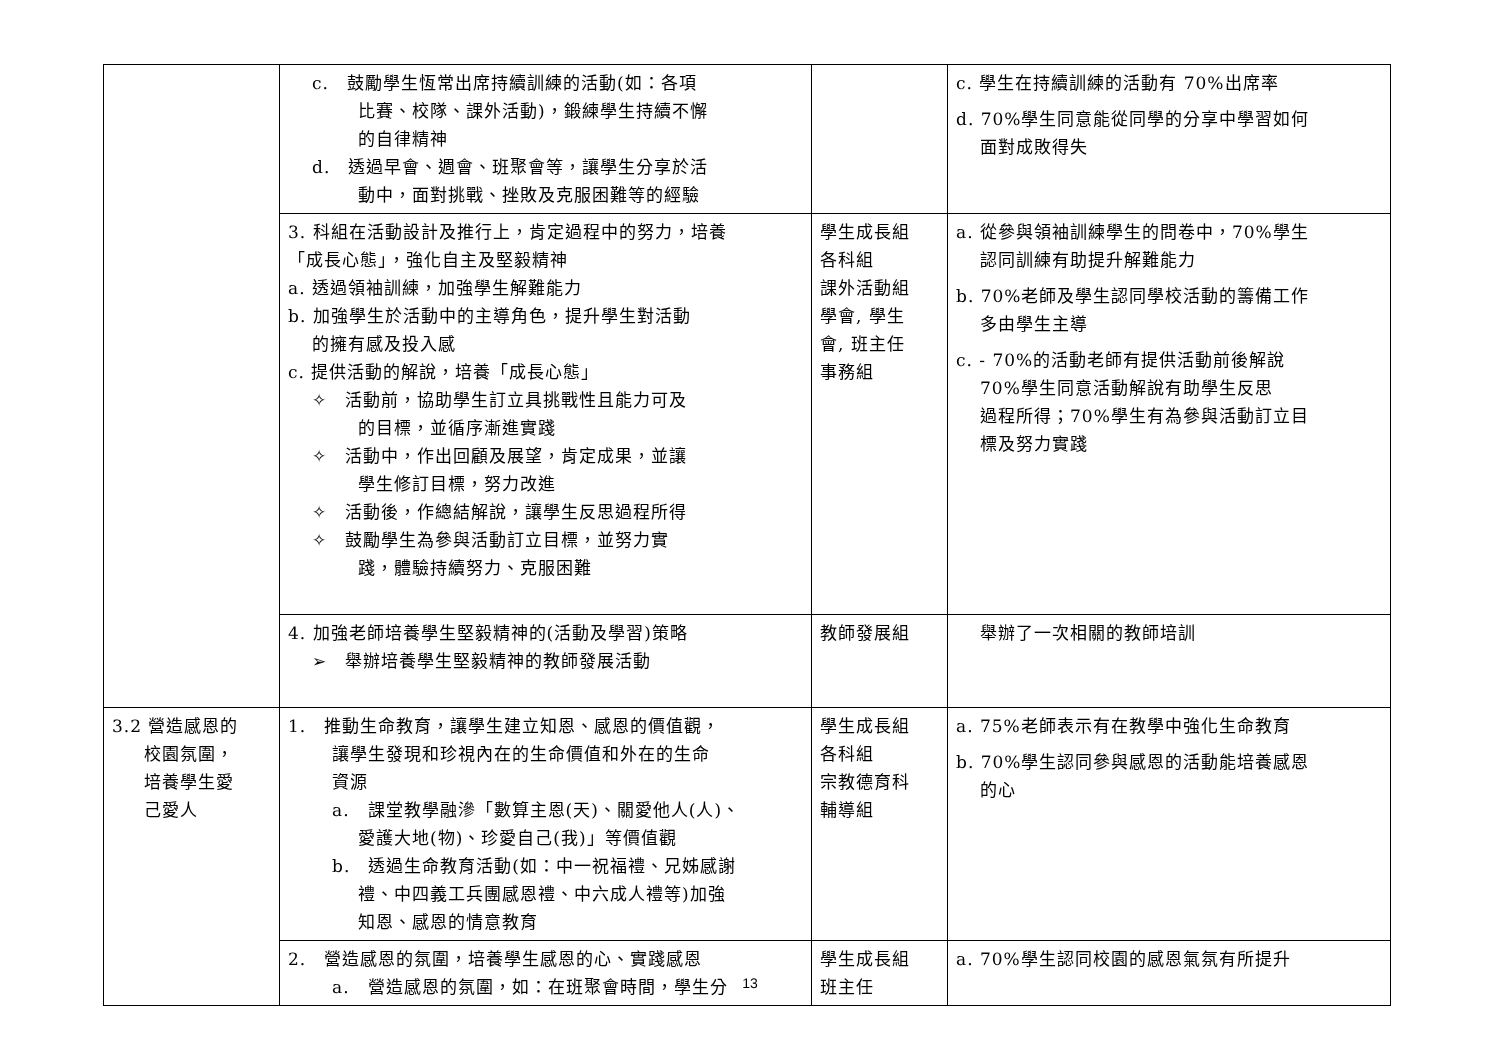| | c. 鼓勵學生恆常出席持續訓練的活動(如：各項 比賽、校隊、課外活動)，鍛練學生持續不懈 的自律精神 d. 透過早會、週會、班聚會等，讓學生分享於活 動中，面對挑戰、挫敗及克服困難等的經驗 | | c. 學生在持續訓練的活動有 70%出席率 d. 70%學生同意能從同學的分享中學習如何 面對成敗得失 |
| | 3. 科組在活動設計及推行上，肯定過程中的努力，培養 「成長心態」，強化自主及堅毅精神 a. 透過領袖訓練，加強學生解難能力 b. 加強學生於活動中的主導角色，提升學生對活動 的擁有感及投入感 c. 提供活動的解說，培養「成長心態」 ✧ 活動前，協助學生訂立具挑戰性且能力可及 的目標，並循序漸進實踐 ✧ 活動中，作出回顧及展望，肯定成果，並讓 學生修訂目標，努力改進 ✧ 活動後，作總結解說，讓學生反思過程所得 ✧ 鼓勵學生為參與活動訂立目標，並努力實 踐，體驗持續努力、克服困難 | 學生成長組 各科組 課外活動組 學會, 學生 會, 班主任 事務組 | a. 從參與領袖訓練學生的問卷中，70%學生 認同訓練有助提升解難能力 b. 70%老師及學生認同學校活動的籌備工作 多由學生主導 c. - 70%的活動老師有提供活動前後解說 70%學生同意活動解說有助學生反思 過程所得；70%學生有為參與活動訂立目 標及努力實踐 |
| | 4. 加強老師培養學生堅毅精神的(活動及學習)策略 ➢ 舉辦培養學生堅毅精神的教師發展活動 | 教師發展組 | 舉辦了一次相關的教師培訓 |
| 3.2 營造感恩的 校園氛圍， 培養學生愛 己愛人 | 1. 推動生命教育，讓學生建立知恩、感恩的價值觀， 讓學生發現和珍視內在的生命價值和外在的生命 資源 a. 課堂教學融滲「數算主恩(天)、關愛他人(人)、 愛護大地(物)、珍愛自己(我)」等價值觀 b. 透過生命教育活動(如：中一祝福禮、兄姊感謝 禮、中四義工兵團感恩禮、中六成人禮等)加強 知恩、感恩的情意教育 | 學生成長組 各科組 宗教德育科 輔導組 | a. 75%老師表示有在教學中強化生命教育 b. 70%學生認同參與感恩的活動能培養感恩 的心 |
| | 2. 營造感恩的氛圍，培養學生感恩的心、實踐感恩 a. 營造感恩的氛圍，如：在班聚會時間，學生分 | 學生成長組 班主任 | a. 70%學生認同校園的感恩氣氛有所提升 |
13